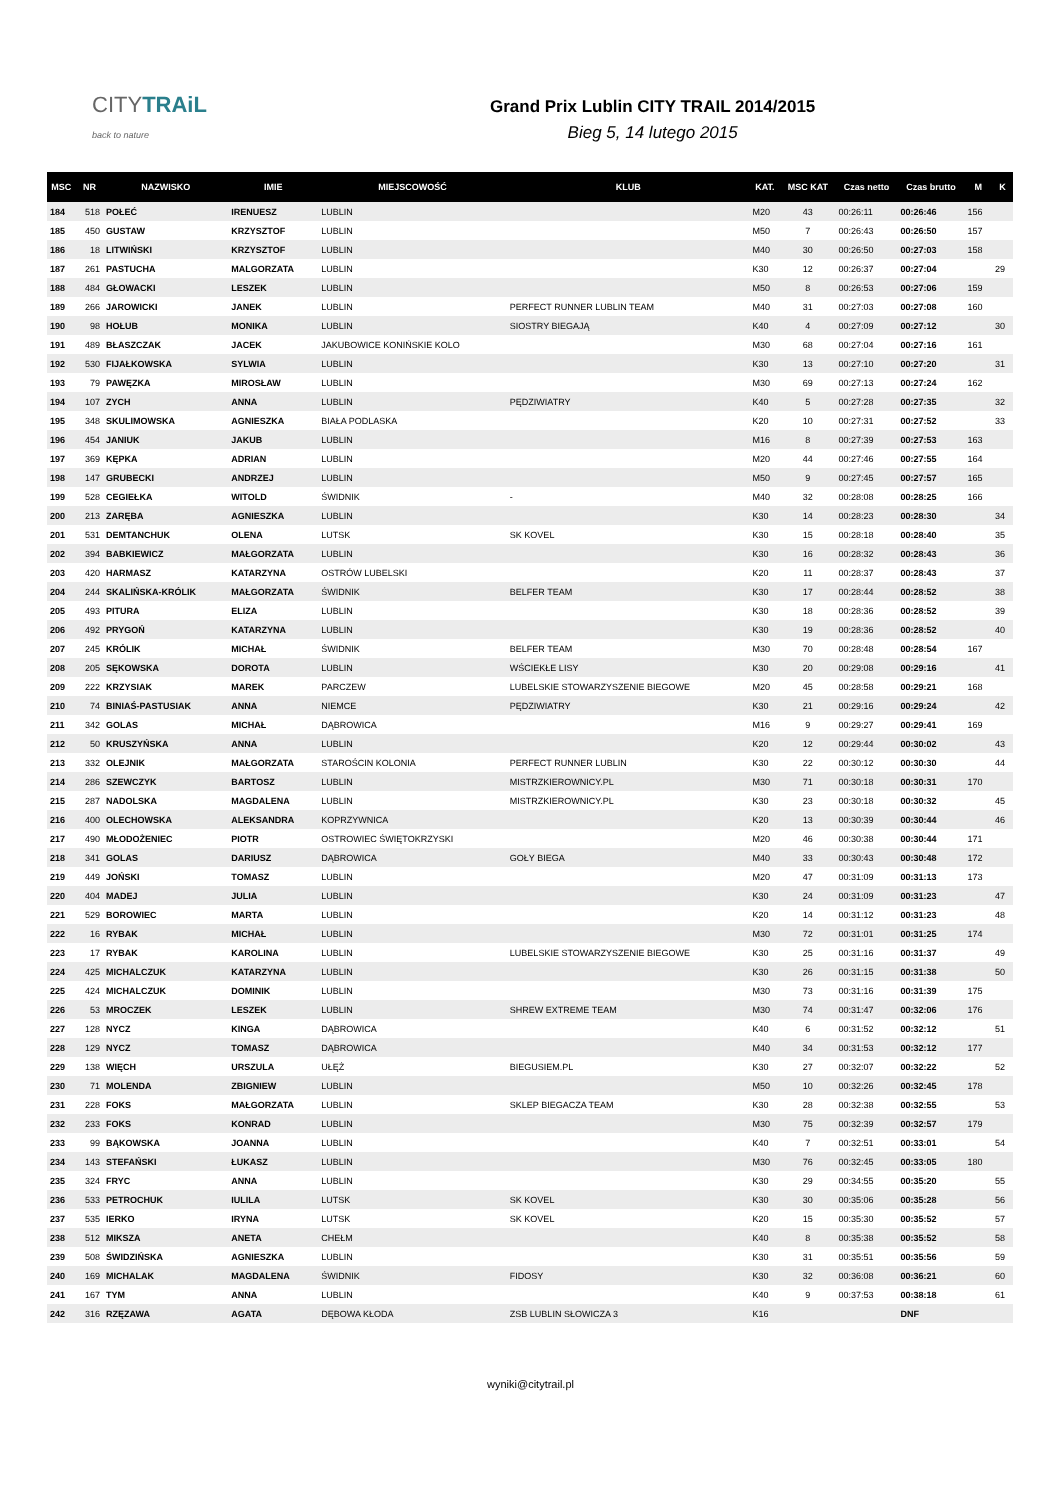CITYTRAiL
back to nature
Grand Prix Lublin CITY TRAIL 2014/2015
Bieg 5, 14 lutego 2015
| MSC | NR | NAZWISKO | IMIE | MIEJSCOWOŚĆ | KLUB | KAT. | MSC KAT | Czas netto | Czas brutto | M | K |
| --- | --- | --- | --- | --- | --- | --- | --- | --- | --- | --- | --- |
| 184 | 518 | POŁEĆ | IRENUESZ | LUBLIN | | M20 | 43 | 00:26:11 | 00:26:46 | 156 | |
| 185 | 450 | GUSTAW | KRZYSZTOF | LUBLIN | | M50 | 7 | 00:26:43 | 00:26:50 | 157 | |
| 186 | 18 | LITWIŃSKI | KRZYSZTOF | LUBLIN | | M40 | 30 | 00:26:50 | 00:27:03 | 158 | |
| 187 | 261 | PASTUCHA | MALGORZATA | LUBLIN | | K30 | 12 | 00:26:37 | 00:27:04 | | 29 |
| 188 | 484 | GŁOWACKI | LESZEK | LUBLIN | | M50 | 8 | 00:26:53 | 00:27:06 | 159 | |
| 189 | 266 | JAROWICKI | JANEK | LUBLIN | PERFECT RUNNER LUBLIN TEAM | M40 | 31 | 00:27:03 | 00:27:08 | 160 | |
| 190 | 98 | HOŁUB | MONIKA | LUBLIN | SIOSTRY BIEGAJĄ | K40 | 4 | 00:27:09 | 00:27:12 | | 30 |
| 191 | 489 | BŁASZCZAK | JACEK | JAKUBOWICE KONIŃSKIE KOLO | | M30 | 68 | 00:27:04 | 00:27:16 | 161 | |
| 192 | 530 | FIJAŁKOWSKA | SYLWIA | LUBLIN | | K30 | 13 | 00:27:10 | 00:27:20 | | 31 |
| 193 | 79 | PAWĘZKA | MIROSŁAW | LUBLIN | | M30 | 69 | 00:27:13 | 00:27:24 | 162 | |
| 194 | 107 | ZYCH | ANNA | LUBLIN | PĘDZIWIATRY | K40 | 5 | 00:27:28 | 00:27:35 | | 32 |
| 195 | 348 | SKULIMOWSKA | AGNIESZKA | BIAŁA PODLASKA | | K20 | 10 | 00:27:31 | 00:27:52 | | 33 |
| 196 | 454 | JANIUK | JAKUB | LUBLIN | | M16 | 8 | 00:27:39 | 00:27:53 | 163 | |
| 197 | 369 | KĘPKA | ADRIAN | LUBLIN | | M20 | 44 | 00:27:46 | 00:27:55 | 164 | |
| 198 | 147 | GRUBECKI | ANDRZEJ | LUBLIN | | M50 | 9 | 00:27:45 | 00:27:57 | 165 | |
| 199 | 528 | CEGIEŁKA | WITOLD | ŚWIDNIK | - | M40 | 32 | 00:28:08 | 00:28:25 | 166 | |
| 200 | 213 | ZARĘBA | AGNIESZKA | LUBLIN | | K30 | 14 | 00:28:23 | 00:28:30 | | 34 |
| 201 | 531 | DEMTANCHUK | OLENA | LUTSK | SK KOVEL | K30 | 15 | 00:28:18 | 00:28:40 | | 35 |
| 202 | 394 | BABKIEWICZ | MAŁGORZATA | LUBLIN | | K30 | 16 | 00:28:32 | 00:28:43 | | 36 |
| 203 | 420 | HARMASZ | KATARZYNA | OSTRÓW LUBELSKI | | K20 | 11 | 00:28:37 | 00:28:43 | | 37 |
| 204 | 244 | SKALIŃSKA-KRÓLIK | MAŁGORZATA | ŚWIDNIK | BELFER TEAM | K30 | 17 | 00:28:44 | 00:28:52 | | 38 |
| 205 | 493 | PITURA | ELIZA | LUBLIN | | K30 | 18 | 00:28:36 | 00:28:52 | | 39 |
| 206 | 492 | PRYGOŃ | KATARZYNA | LUBLIN | | K30 | 19 | 00:28:36 | 00:28:52 | | 40 |
| 207 | 245 | KRÓLIK | MICHAŁ | ŚWIDNIK | BELFER TEAM | M30 | 70 | 00:28:48 | 00:28:54 | 167 | |
| 208 | 205 | SĘKOWSKA | DOROTA | LUBLIN | WŚCIEKŁE LISY | K30 | 20 | 00:29:08 | 00:29:16 | | 41 |
| 209 | 222 | KRZYSIAK | MAREK | PARCZEW | LUBELSKIE STOWARZYSZENIE BIEGOWE | M20 | 45 | 00:28:58 | 00:29:21 | 168 | |
| 210 | 74 | BINIAŚ-PASTUSIAK | ANNA | NIEMCE | PĘDZIWIATRY | K30 | 21 | 00:29:16 | 00:29:24 | | 42 |
| 211 | 342 | GOLAS | MICHAŁ | DĄBROWICA | | M16 | 9 | 00:29:27 | 00:29:41 | 169 | |
| 212 | 50 | KRUSZYŃSKA | ANNA | LUBLIN | | K20 | 12 | 00:29:44 | 00:30:02 | | 43 |
| 213 | 332 | OLEJNIK | MAŁGORZATA | STAROŚCIN KOLONIA | PERFECT RUNNER LUBLIN | K30 | 22 | 00:30:12 | 00:30:30 | | 44 |
| 214 | 286 | SZEWCZYK | BARTOSZ | LUBLIN | MISTRZKIEROWNICY.PL | M30 | 71 | 00:30:18 | 00:30:31 | 170 | |
| 215 | 287 | NADOLSKA | MAGDALENA | LUBLIN | MISTRZKIEROWNICY.PL | K30 | 23 | 00:30:18 | 00:30:32 | | 45 |
| 216 | 400 | OLECHOWSKA | ALEKSANDRA | KOPRZYWNICA | | K20 | 13 | 00:30:39 | 00:30:44 | | 46 |
| 217 | 490 | MŁODOŻENIEC | PIOTR | OSTROWIEC ŚWIĘTOKRZYSKI | | M20 | 46 | 00:30:38 | 00:30:44 | 171 | |
| 218 | 341 | GOLAS | DARIUSZ | DĄBROWICA | GOŁY BIEGA | M40 | 33 | 00:30:43 | 00:30:48 | 172 | |
| 219 | 449 | JOŃSKI | TOMASZ | LUBLIN | | M20 | 47 | 00:31:09 | 00:31:13 | 173 | |
| 220 | 404 | MADEJ | JULIA | LUBLIN | | K30 | 24 | 00:31:09 | 00:31:23 | | 47 |
| 221 | 529 | BOROWIEC | MARTA | LUBLIN | | K20 | 14 | 00:31:12 | 00:31:23 | | 48 |
| 222 | 16 | RYBAK | MICHAŁ | LUBLIN | | M30 | 72 | 00:31:01 | 00:31:25 | 174 | |
| 223 | 17 | RYBAK | KAROLINA | LUBLIN | LUBELSKIE STOWARZYSZENIE BIEGOWE | K30 | 25 | 00:31:16 | 00:31:37 | | 49 |
| 224 | 425 | MICHALCZUK | KATARZYNA | LUBLIN | | K30 | 26 | 00:31:15 | 00:31:38 | | 50 |
| 225 | 424 | MICHALCZUK | DOMINIK | LUBLIN | | M30 | 73 | 00:31:16 | 00:31:39 | 175 | |
| 226 | 53 | MROCZEK | LESZEK | LUBLIN | SHREW EXTREME TEAM | M30 | 74 | 00:31:47 | 00:32:06 | 176 | |
| 227 | 128 | NYCZ | KINGA | DĄBROWICA | | K40 | 6 | 00:31:52 | 00:32:12 | | 51 |
| 228 | 129 | NYCZ | TOMASZ | DĄBROWICA | | M40 | 34 | 00:31:53 | 00:32:12 | 177 | |
| 229 | 138 | WIĘCH | URSZULA | UŁĘŻ | BIEGUSIEM.PL | K30 | 27 | 00:32:07 | 00:32:22 | | 52 |
| 230 | 71 | MOLENDA | ZBIGNIEW | LUBLIN | | M50 | 10 | 00:32:26 | 00:32:45 | 178 | |
| 231 | 228 | FOKS | MAŁGORZATA | LUBLIN | SKLEP BIEGACZA TEAM | K30 | 28 | 00:32:38 | 00:32:55 | | 53 |
| 232 | 233 | FOKS | KONRAD | LUBLIN | | M30 | 75 | 00:32:39 | 00:32:57 | 179 | |
| 233 | 99 | BĄKOWSKA | JOANNA | LUBLIN | | K40 | 7 | 00:32:51 | 00:33:01 | | 54 |
| 234 | 143 | STEFAŃSKI | ŁUKASZ | LUBLIN | | M30 | 76 | 00:32:45 | 00:33:05 | 180 | |
| 235 | 324 | FRYC | ANNA | LUBLIN | | K30 | 29 | 00:34:55 | 00:35:20 | | 55 |
| 236 | 533 | PETROCHUK | IULILA | LUTSK | SK KOVEL | K30 | 30 | 00:35:06 | 00:35:28 | | 56 |
| 237 | 535 | IERKO | IRYNA | LUTSK | SK KOVEL | K20 | 15 | 00:35:30 | 00:35:52 | | 57 |
| 238 | 512 | MIKSZA | ANETA | CHEŁM | | K40 | 8 | 00:35:38 | 00:35:52 | | 58 |
| 239 | 508 | ŚWIDZIŃSKA | AGNIESZKA | LUBLIN | | K30 | 31 | 00:35:51 | 00:35:56 | | 59 |
| 240 | 169 | MICHALAK | MAGDALENA | ŚWIDNIK | FIDOSY | K30 | 32 | 00:36:08 | 00:36:21 | | 60 |
| 241 | 167 | TYM | ANNA | LUBLIN | | K40 | 9 | 00:37:53 | 00:38:18 | | 61 |
| 242 | 316 | RZĘZAWA | AGATA | DĘBOWA KŁODA | ZSB LUBLIN SŁOWICZA 3 | K16 | | | DNF | | |
wyniki@citytrail.pl